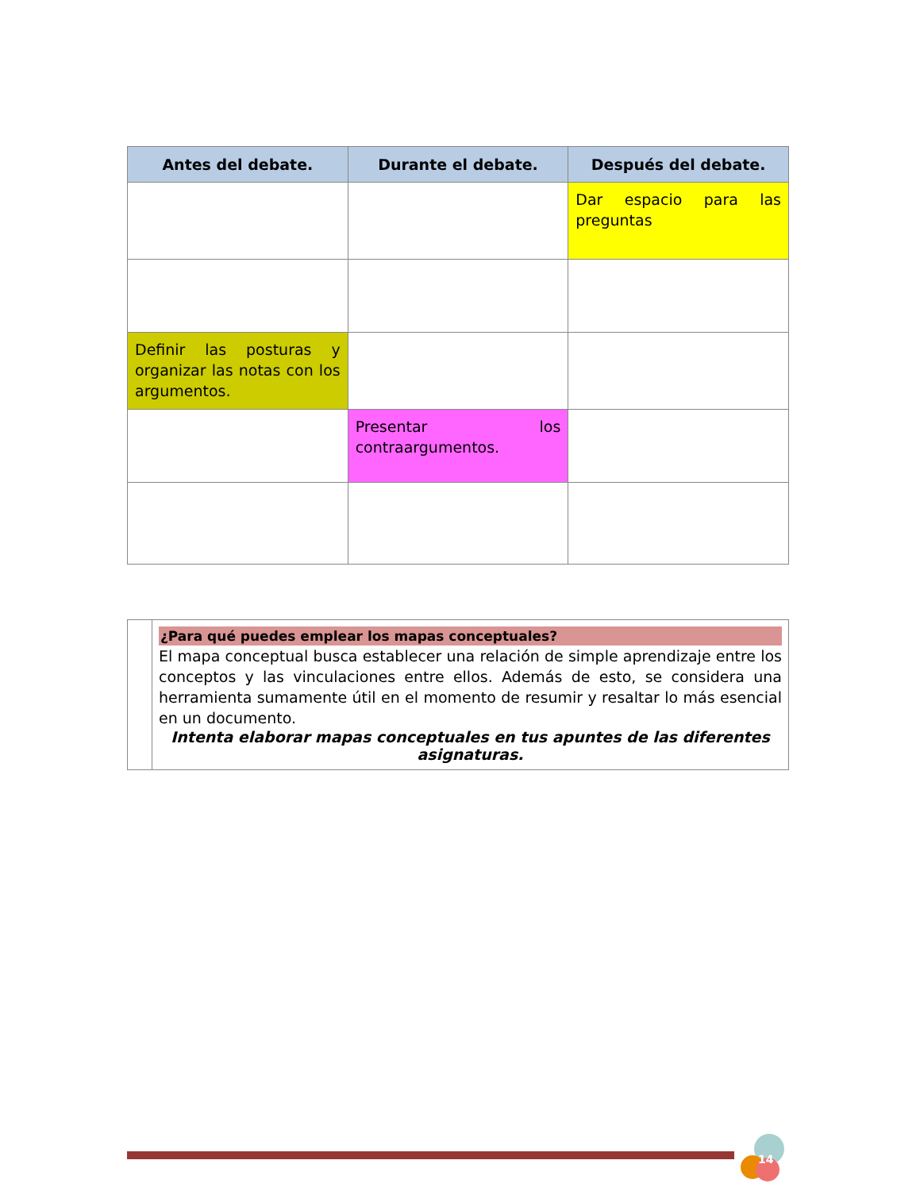| Antes del debate. | Durante el debate. | Después del debate. |
| --- | --- | --- |
| | | Dar espacio para las preguntas |
| Definir las posturas y organizar las notas con los argumentos. | | |
| | Presentar los contraargumentos. | |
| | ¿Para qué puedes emplear los mapas conceptuales? El mapa conceptual busca establecer una relación de simple aprendizaje entre los conceptos y las vinculaciones entre ellos. Además de esto, se considera una herramienta sumamente útil en el momento de resumir y resaltar lo más esencial en un documento. Intenta elaborar mapas conceptuales en tus apuntes de las diferentes asignaturas. |
14